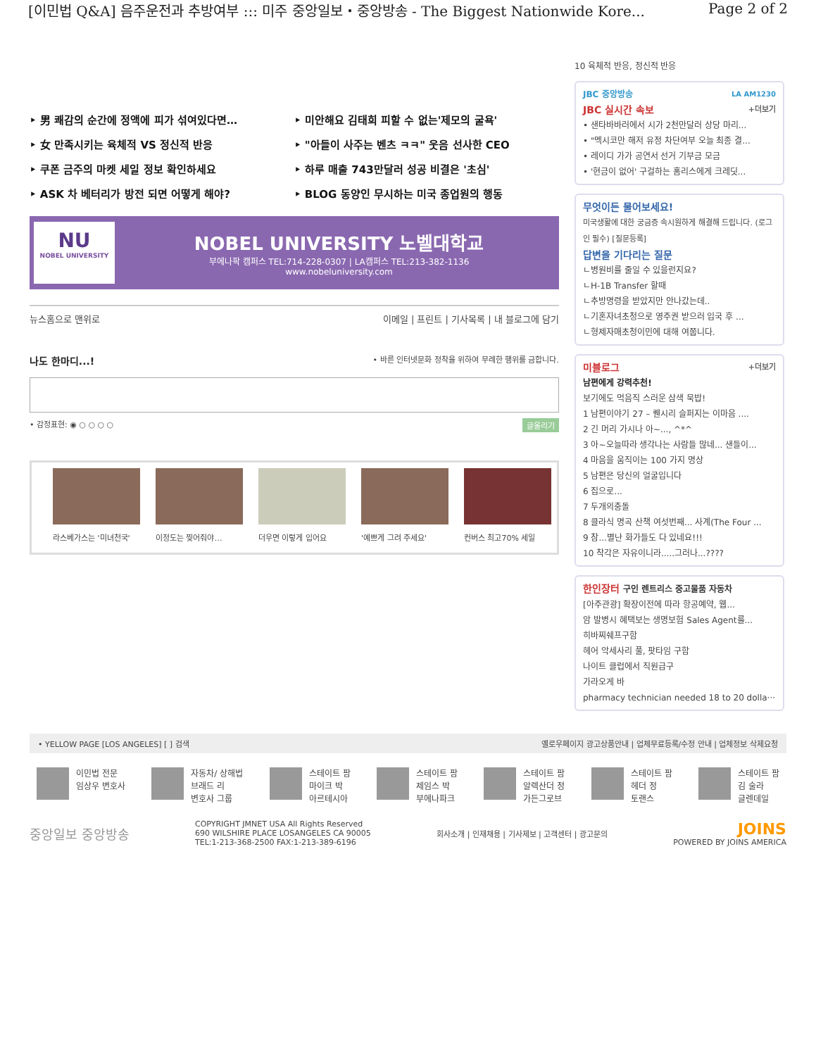[이민법 Q&A] 음주운전과 추방여부 ::: 미주 중앙일보・중앙방송 - The Biggest Nationwide Kore... Page 2 of 2
‣ 男 쾌감의 순간에 정액에 피가 섞여있다면…
‣ 미안해요 김태희 피할 수 없는'제모의 굴욕'
‣ 女 만족시키는 육체적 VS 정신적 반응
‣ "아들이 사주는 벤츠 ㅋㅋ" 웃음 선사한 CEO
‣ 쿠폰 금주의 마켓 세일 정보 확인하세요
‣ 하루 매출 743만달러 성공 비결은 '초심'
‣ ASK 차 베터리가 방전 되면 어떻게 해야?
‣ BLOG 동양인 무시하는 미국 종업원의 행동
NU
NOBEL UNIVERSITY
NOBEL UNIVERSITY 노벨대학교
부에나팍 캠퍼스 TEL:714-228-0307 | LA캠퍼스 TEL:213-382-1136
www.nobeluniversity.com
뉴스홈으로 맨위로 이메일 | 프린트 | 기사목록 | 내 블로그에 담기
나도 한마디...! • 바른 인터넷문화 정착을 위하여 무례한 행위를 금합니다.
• 감정표현: ◉ ○ ○ ○ ○ 글올리기
라스베가스는 '미녀천국'
이정도는 찢어줘야… 더우면 이렇게 입어요 '예쁘게 그려 주세요' 컨버스 최고70% 세일
10 육체적 반응, 정신적 반응
JBC 중앙방송 LA AM1230
JBC 실시간 속보 +더보기
• 샌타바바러에서 시가 2천만달러 상당 마리...
• "멕시코만 해저 유정 차단여부 오늘 최종 결...
• 레이디 가가 공연서 선거 기부금 모금
• '현금이 없어' 구걸하는 홈리스에게 크레딧...
무엇이든 물어보세요!
미국생활에 대한 궁금증 속시원하게 해결해 드립니다. (로그인 필수) [질문등록]
답변을 기다리는 질문
ㄴ병원비를 줄일 수 있을런지요?
ㄴH-1B Transfer 할때
ㄴ추방명령을 받았지만 안나갔는데..
ㄴ기혼자녀초청으로 영주권 받으러 입국 후 ...
ㄴ형제자매초청이민에 대해 여쭙니다.
미블로그 +더보기
남편에게 강력추천!
보기에도 먹음직 스러운 삼색 묵밥!
1 남편이야기 27 – 퀜시리 슬퍼지는 이마음 ....
2 긴 머리 가시나 아~..., ^*^
3 아~오늘따라 생각나는 사람들 많네... 샌들이...
4 마음을 움직이는 100 가지 명상
5 남편은 당신의 얼굴입니다
6 집으로...
7 두개의충돌
8 클라식 명곡 산책 여섯번째... 사계(The Four ...
9 참...별난 화가들도 다 있네요!!!
10 착각은 자유이니라.....그러나...????
한인장터 구인 렌트리스 중고물품 자동차
[아주관광] 확장이전에 따라 항공예약, 웹...
암 발병시 혜택보는 생명보험 Sales Agent를...
히바찌쉐프구함
헤어 악세사리 풀, 팟타임 구함
나이트 클럽에서 직원급구
가라오게 바
pharmacy technician needed 18 to 20 dolla···
• YELLOW PAGE [LOS ANGELES] [ ] 검색 옐로우페이지 광고상품안내 | 업체무료등록/수정 안내 | 업체정보 삭제요청
이민법 전문
임상우 변호사
자동차/ 상해법
브래드 리
변호사 그룹
스테이트 팜
마이크 박
아르테시아
스테이트 팜
제임스 박
부에나파크
스테이트 팜
알렉산더 정
가든그로브
스테이트 팜
헤더 정
토랜스
스테이트 팜
김 술라
글렌데일
중앙일보 중앙방송 COPYRIGHT JMNET USA All Rights Reserved
690 WILSHIRE PLACE LOSANGELES CA 90005
TEL:1-213-368-2500 FAX:1-213-389-6196 회사소개 | 인재채용 | 기사제보 | 고객센터 | 광고문의 JOINS
POWERED BY JOINS AMERICA